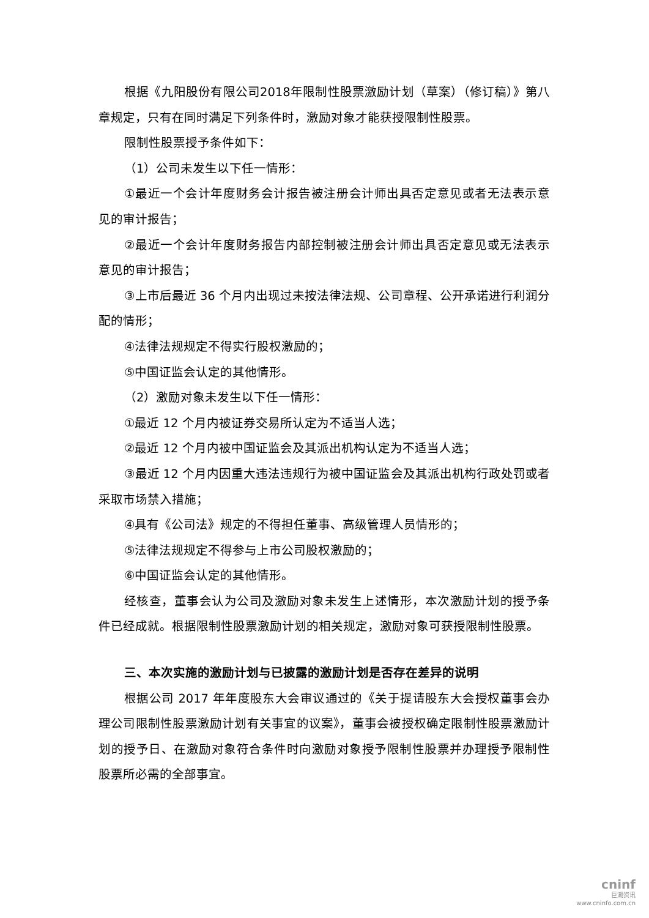根据《九阳股份有限公司2018年限制性股票激励计划（草案）（修订稿）》第八章规定，只有在同时满足下列条件时，激励对象才能获授限制性股票。
限制性股票授予条件如下：
（1）公司未发生以下任一情形：
①最近一个会计年度财务会计报告被注册会计师出具否定意见或者无法表示意见的审计报告；
②最近一个会计年度财务报告内部控制被注册会计师出具否定意见或无法表示意见的审计报告；
③上市后最近 36 个月内出现过未按法律法规、公司章程、公开承诺进行利润分配的情形；
④法律法规规定不得实行股权激励的；
⑤中国证监会认定的其他情形。
（2）激励对象未发生以下任一情形：
①最近 12 个月内被证券交易所认定为不适当人选；
②最近 12 个月内被中国证监会及其派出机构认定为不适当人选；
③最近 12 个月内因重大违法违规行为被中国证监会及其派出机构行政处罚或者采取市场禁入措施；
④具有《公司法》规定的不得担任董事、高级管理人员情形的；
⑤法律法规规定不得参与上市公司股权激励的；
⑥中国证监会认定的其他情形。
经核查，董事会认为公司及激励对象未发生上述情形，本次激励计划的授予条件已经成就。根据限制性股票激励计划的相关规定，激励对象可获授限制性股票。
三、本次实施的激励计划与已披露的激励计划是否存在差异的说明
根据公司 2017 年年度股东大会审议通过的《关于提请股东大会授权董事会办理公司限制性股票激励计划有关事宜的议案》，董事会被授权确定限制性股票激励计划的授予日、在激励对象符合条件时向激励对象授予限制性股票并办理授予限制性股票所必需的全部事宜。
cninf
巨潮资讯
www.cninfo.com.cn